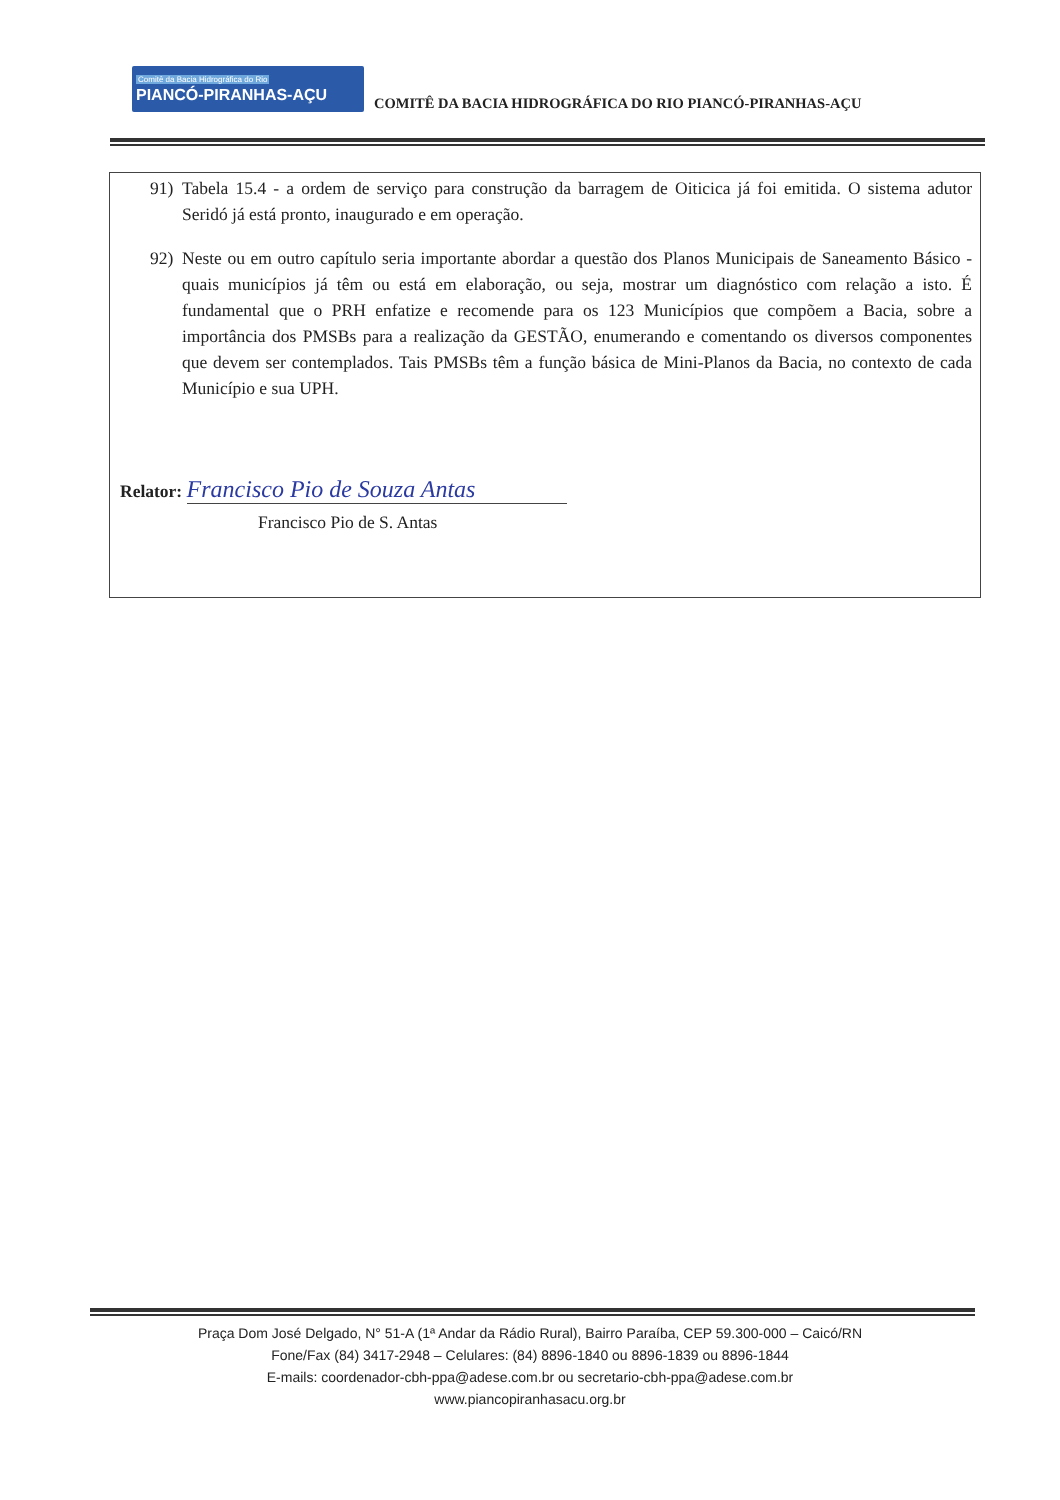Comitê da Bacia Hidrográfica do Rio
PIANCÓ-PIRANHAS-AÇU
COMITÊ DA BACIA HIDROGRÁFICA DO RIO PIANCÓ-PIRANHAS-AÇU
91) Tabela 15.4 - a ordem de serviço para construção da barragem de Oiticica já foi emitida. O sistema adutor Seridó já está pronto, inaugurado e em operação.
92) Neste ou em outro capítulo seria importante abordar a questão dos Planos Municipais de Saneamento Básico - quais municípios já têm ou está em elaboração, ou seja, mostrar um diagnóstico com relação a isto. É fundamental que o PRH enfatize e recomende para os 123 Municípios que compõem a Bacia, sobre a importância dos PMSBs para a realização da GESTÃO, enumerando e comentando os diversos componentes que devem ser contemplados. Tais PMSBs têm a função básica de Mini-Planos da Bacia, no contexto de cada Município e sua UPH.
Relator: Francisco Pio de Souza Antas
Francisco Pio de S. Antas
Praça Dom José Delgado, N° 51-A (1ª Andar da Rádio Rural), Bairro Paraíba, CEP 59.300-000 – Caicó/RN
Fone/Fax (84) 3417-2948 – Celulares: (84) 8896-1840 ou 8896-1839 ou 8896-1844
E-mails: coordenador-cbh-ppa@adese.com.br ou secretario-cbh-ppa@adese.com.br
www.piancopiranhasacu.org.br